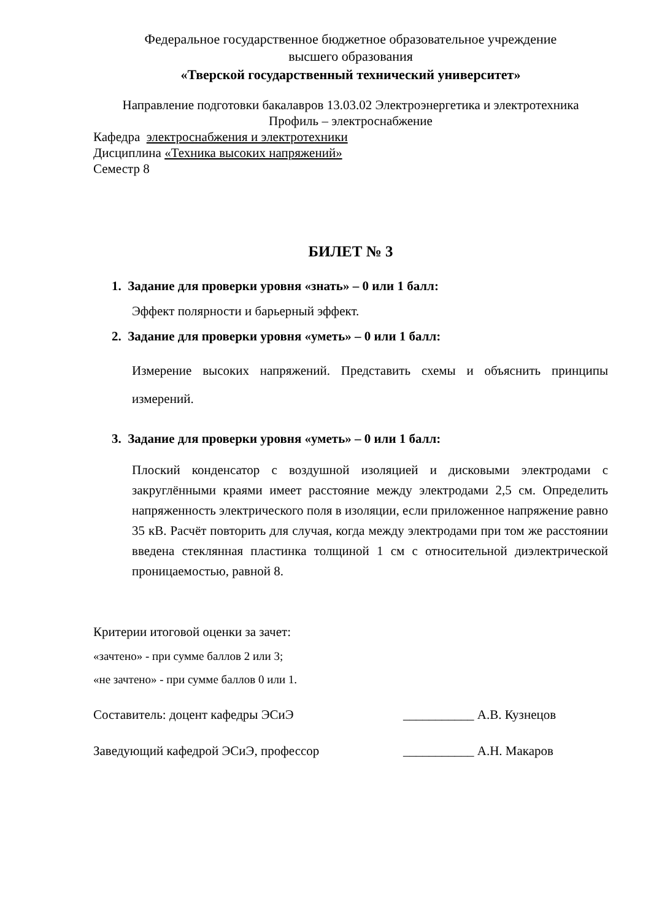Федеральное государственное бюджетное образовательное учреждение
высшего образования
«Тверской государственный технический университет»
Направление подготовки бакалавров 13.03.02 Электроэнергетика и электротехника
Профиль – электроснабжение
Кафедра электроснабжения и электротехники
Дисциплина «Техника высоких напряжений»
Семестр 8
БИЛЕТ № 3
1. Задание для проверки уровня «знать» – 0 или 1 балл:
Эффект полярности и барьерный эффект.
2. Задание для проверки уровня «уметь» – 0 или 1 балл:
Измерение высоких напряжений. Представить схемы и объяснить принципы измерений.
3. Задание для проверки уровня «уметь» – 0 или 1 балл:
Плоский конденсатор с воздушной изоляцией и дисковыми электродами с закруглёнными краями имеет расстояние между электродами 2,5 см. Определить напряженность электрического поля в изоляции, если приложенное напряжение равно 35 кВ. Расчёт повторить для случая, когда между электродами при том же расстоянии введена стеклянная пластинка толщиной 1 см с относительной диэлектрической проницаемостью, равной 8.
Критерии итоговой оценки за зачет:
«зачтено» - при сумме баллов 2 или 3;
«не зачтено» - при сумме баллов 0 или 1.
Составитель: доцент кафедры ЭСиЭ ___________ А.В. Кузнецов
Заведующий кафедрой ЭСиЭ, профессор ___________ А.Н. Макаров